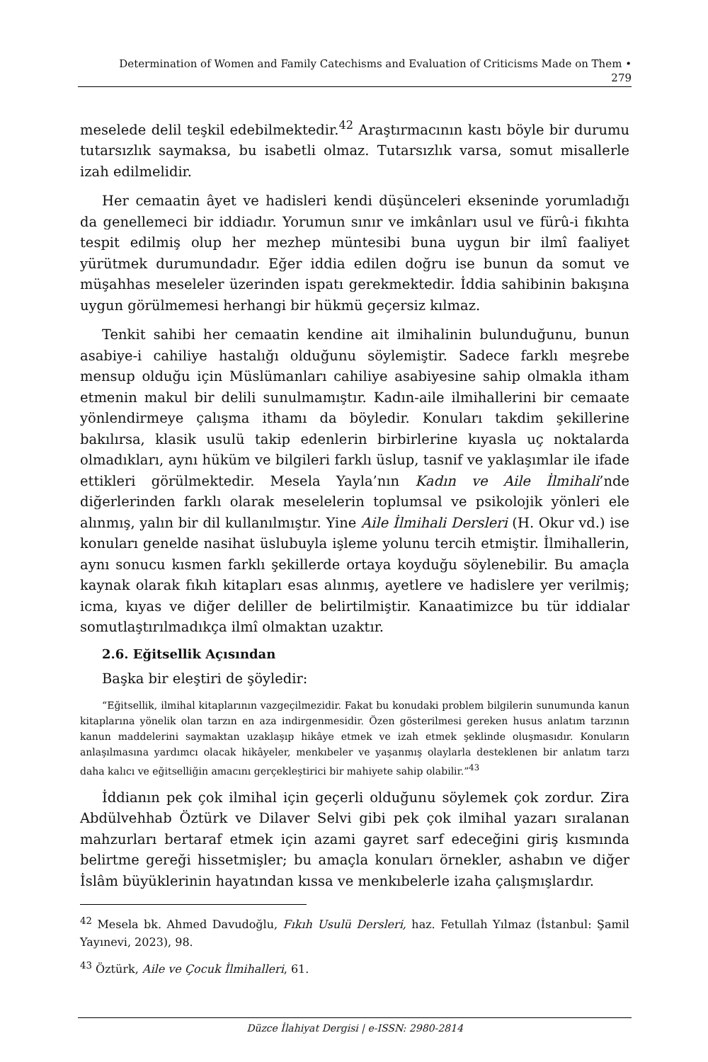Determination of Women and Family Catechisms and Evaluation of Criticisms Made on Them •
279
meselede delil teşkil edebilmektedir.<sup>42</sup> Araştırmacının kastı böyle bir durumu tutarsızlık saymaksa, bu isabetli olmaz. Tutarsızlık varsa, somut misallerle izah edilmelidir.
Her cemaatin âyet ve hadisleri kendi düşünceleri ekseninde yorumladığı da genellemeci bir iddiadır. Yorumun sınır ve imkânları usul ve fürû-i fıkıhta tespit edilmiş olup her mezhep müntesibi buna uygun bir ilmî faaliyet yürütmek durumundadır. Eğer iddia edilen doğru ise bunun da somut ve müşahhas meseleler üzerinden ispatı gerekmektedir. İddia sahibinin bakışına uygun görülmemesi herhangi bir hükmü geçersiz kılmaz.
Tenkit sahibi her cemaatin kendine ait ilmihalinin bulunduğunu, bunun asabiye-i cahiliye hastalığı olduğunu söylemiştir. Sadece farklı meşrebe mensup olduğu için Müslümanları cahiliye asabiyesine sahip olmakla itham etmenin makul bir delili sunulmamıştır. Kadın-aile ilmihallerini bir cemaate yönlendirmeye çalışma ithamı da böyledir. Konuları takdim şekillerine bakılırsa, klasik usulü takip edenlerin birbirlerine kıyasla uç noktalarda olmadıkları, aynı hüküm ve bilgileri farklı üslup, tasnif ve yaklaşımlar ile ifade ettikleri görülmektedir. Mesela Yayla’nın Kadın ve Aile İlmihali’nde diğerlerinden farklı olarak meselelerin toplumsal ve psikolojik yönleri ele alınmış, yalın bir dil kullanılmıştır. Yine Aile İlmihali Dersleri (H. Okur vd.) ise konuları genelde nasihat üslubuyla işleme yolunu tercih etmiştir. İlmihallerin, aynı sonucu kısmen farklı şekillerde ortaya koyduğu söylenebilir. Bu amaçla kaynak olarak fıkıh kitapları esas alınmış, ayetlere ve hadislere yer verilmiş; icma, kıyas ve diğer deliller de belirtilmiştir. Kanaatimizce bu tür iddialar somutlaştırılmadıkça ilmî olmaktan uzaktır.
2.6. Eğitsellik Açısından
Başka bir eleştiri de şöyledir:
“Eğitsellik, ilmihal kitaplarının vazgeçilmezidir. Fakat bu konudaki problem bilgilerin sunumunda kanun kitaplarına yönelik olan tarzın en aza indirgenmesidir. Özen gösterilmesi gereken husus anlatım tarzının kanun maddelerini saymaktan uzaklaşıp hikâye etmek ve izah etmek şeklinde oluşmasıdır. Konuların anlaşılmasına yardımcı olacak hikâyeler, menkıbeler ve yaşanmış olaylarla desteklenen bir anlatım tarzı daha kalıcı ve eğitselliğin amacını gerçekleştirici bir mahiyete sahip olabilir.”<sup>43</sup>
İddianın pek çok ilmihal için geçerli olduğunu söylemek çok zordur. Zira Abdülvehhab Öztürk ve Dilaver Selvi gibi pek çok ilmihal yazarı sıralanan mahzurları bertaraf etmek için azami gayret sarf edeceğini giriş kısmında belirtme gereği hissetmişler; bu amaçla konuları örnekler, ashabın ve diğer İslâm büyüklerinin hayatından kıssa ve menkıbelerle izaha çalışmışlardır.
<sup>42</sup> Mesela bk. Ahmed Davudoğlu, Fıkıh Usulü Dersleri, haz. Fetullah Yılmaz (İstanbul: Şamil Yayınevi, 2023), 98.
<sup>43</sup> Öztürk, Aile ve Çocuk İlmihalleri, 61.
Düzce İlahiyat Dergisi | e-ISSN: 2980-2814